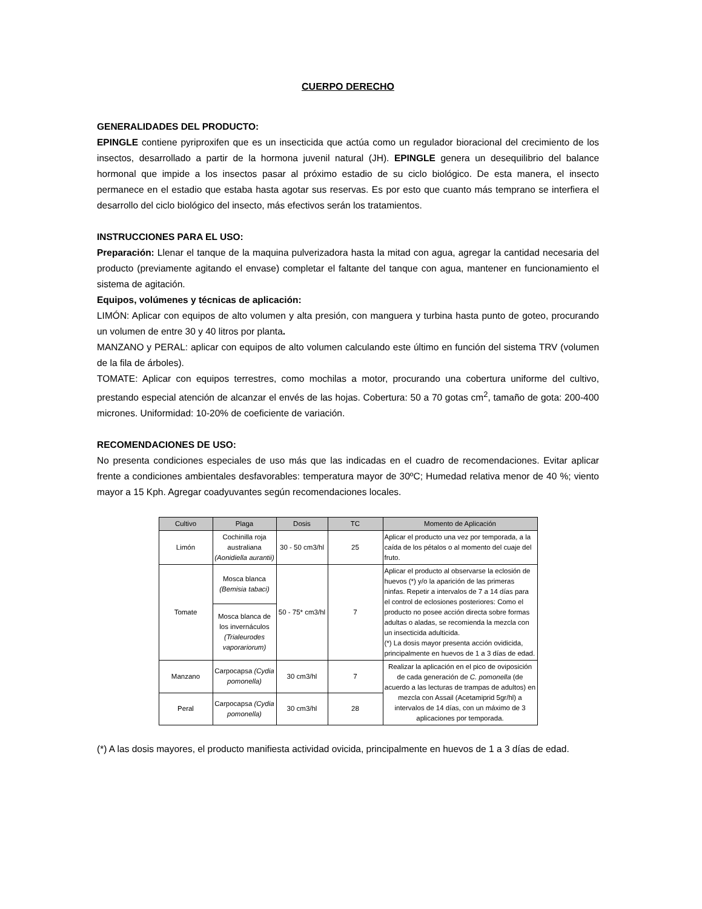CUERPO DERECHO
GENERALIDADES DEL PRODUCTO:
EPINGLE contiene pyriproxifen que es un insecticida que actúa como un regulador bioracional del crecimiento de los insectos, desarrollado a partir de la hormona juvenil natural (JH). EPINGLE genera un desequilibrio del balance hormonal que impide a los insectos pasar al próximo estadio de su ciclo biológico. De esta manera, el insecto permanece en el estadio que estaba hasta agotar sus reservas. Es por esto que cuanto más temprano se interfiera el desarrollo del ciclo biológico del insecto, más efectivos serán los tratamientos.
INSTRUCCIONES PARA EL USO:
Preparación: Llenar el tanque de la maquina pulverizadora hasta la mitad con agua, agregar la cantidad necesaria del producto (previamente agitando el envase) completar el faltante del tanque con agua, mantener en funcionamiento el sistema de agitación.
Equipos, volúmenes y técnicas de aplicación:
LIMÓN: Aplicar con equipos de alto volumen y alta presión, con manguera y turbina hasta punto de goteo, procurando un volumen de entre 30 y 40 litros por planta.
MANZANO y PERAL: aplicar con equipos de alto volumen calculando este último en función del sistema TRV (volumen de la fila de árboles).
TOMATE: Aplicar con equipos terrestres, como mochilas a motor, procurando una cobertura uniforme del cultivo, prestando especial atención de alcanzar el envés de las hojas. Cobertura: 50 a 70 gotas cm<sup>2</sup>, tamaño de gota: 200-400 micrones. Uniformidad: 10-20% de coeficiente de variación.
RECOMENDACIONES DE USO:
No presenta condiciones especiales de uso más que las indicadas en el cuadro de recomendaciones. Evitar aplicar frente a condiciones ambientales desfavorables: temperatura mayor de 30ºC; Humedad relativa menor de 40 %; viento mayor a 15 Kph. Agregar coadyuvantes según recomendaciones locales.
| Cultivo | Plaga | Dosis | TC | Momento de Aplicación |
| --- | --- | --- | --- | --- |
| Limón | Cochinilla roja australiana (Aonidiella aurantii) | 30 - 50 cm3/hl | 25 | Aplicar el producto una vez por temporada, a la caída de los pétalos o al momento del cuaje del fruto. |
| Tomate | Mosca blanca (Bemisia tabaci) | 50 - 75* cm3/hl | 7 | Aplicar el producto al observarse la eclosión de huevos (*) y/o la aparición de las primeras ninfas. Repetir a intervalos de 7 a 14 días para el control de eclosiones posteriores: Como el producto no posee acción directa sobre formas adultas o aladas, se recomienda la mezcla con un insecticida adulticida. (*) La dosis mayor presenta acción ovidicida, principalmente en huevos de 1 a 3 días de edad. |
| | Mosca blanca de los invernáculos (Trialeurodes vaporariorum) | | | |
| Manzano | Carpocapsa (Cydia pomonella) | 30 cm3/hl | 7 | Realizar la aplicación en el pico de oviposición de cada generación de C. pomonella (de acuerdo a las lecturas de trampas de adultos) en mezcla con Assail (Acetamiprid 5gr/hl) a intervalos de 14 días, con un máximo de 3 aplicaciones por temporada. |
| Peral | Carpocapsa (Cydia pomonella) | 30 cm3/hl | 28 | |
(*) A las dosis mayores, el producto manifiesta actividad ovicida, principalmente en huevos de 1 a 3 días de edad.